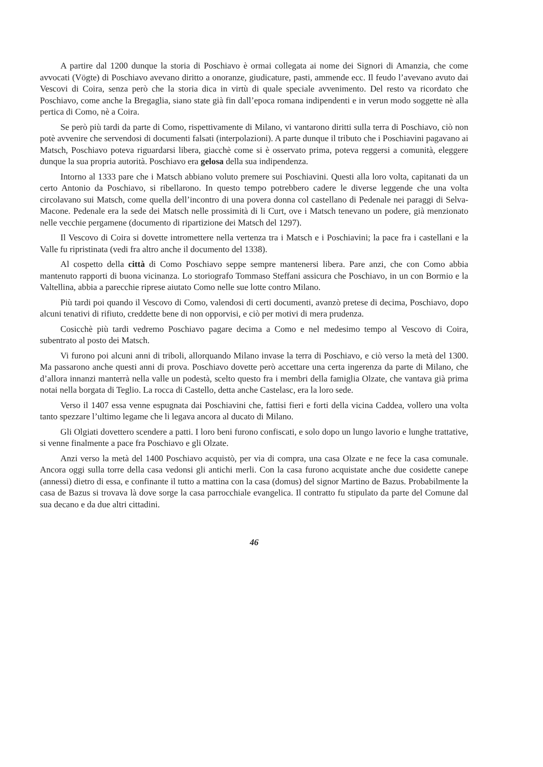A partire dal 1200 dunque la storia di Poschiavo è ormai collegata ai nome dei Signori di Amanzia, che come avvocati (Vögte) di Poschiavo avevano diritto a onoranze, giudicature, pasti, ammende ecc. Il feudo l’avevano avuto dai Vescovi di Coira, senza però che la storia dica in virtù di quale speciale avvenimento. Del resto va ricordato che Poschiavo, come anche la Bregaglia, siano state già fin dall’epoca romana indipendenti e in verun modo soggette nè alla pertica di Como, nè a Coira.
Se però più tardi da parte di Como, rispettivamente di Milano, vi vantarono diritti sulla terra di Poschiavo, ciò non potè avvenire che servendosi di documenti falsati (interpolazioni). A parte dunque il tributo che i Poschiavini pagavano ai Matsch, Poschiavo poteva riguardarsi libera, giacchè come si è osservato prima, poteva reggersi a comunità, eleggere dunque la sua propria autorità. Poschiavo era gelosa della sua indipendenza.
Intorno al 1333 pare che i Matsch abbiano voluto premere sui Poschiavini. Questi alla loro volta, capitanati da un certo Antonio da Poschiavo, si ribellarono. In questo tempo potrebbero cadere le diverse leggende che una volta circolavano sui Matsch, come quella dell’incontro di una povera donna col castellano di Pedenale nei paraggi di Selva-Macone. Pedenale era la sede dei Matsch nelle prossimità di li Curt, ove i Matsch tenevano un podere, già menzionato nelle vecchie pergamene (documento di ripartizione dei Matsch del 1297).
Il Vescovo di Coira si dovette intromettere nella vertenza tra i Matsch e i Poschiavini; la pace fra i castellani e la Valle fu ripristinata (vedi fra altro anche il documento del 1338).
Al cospetto della città di Como Poschiavo seppe sempre mantenersi libera. Pare anzi, che con Como abbia mantenuto rapporti di buona vicinanza. Lo storiografo Tommaso Steffani assicura che Poschiavo, in un con Bormio e la Valtellina, abbia a parecchie riprese aiutato Como nelle sue lotte contro Milano.
Più tardi poi quando il Vescovo di Como, valendosi di certi documenti, avanzò pretese di decima, Poschiavo, dopo alcuni tenativi di rifiuto, creddette bene di non opporvisi, e ciò per motivi di mera prudenza.
Cosicchè più tardi vedremo Poschiavo pagare decima a Como e nel medesimo tempo al Vescovo di Coira, subentrato al posto dei Matsch.
Vi furono poi alcuni anni di triboli, allorquando Milano invase la terra di Poschiavo, e ciò verso la metà del 1300. Ma passarono anche questi anni di prova. Poschiavo dovette però accettare una certa ingerenza da parte di Milano, che d’allora innanzi manterrà nella valle un podestà, scelto questo fra i membri della famiglia Olzate, che vantava già prima notai nella borgata di Teglio. La rocca di Castello, detta anche Castelasc, era la loro sede.
Verso il 1407 essa venne espugnata dai Poschiavini che, fattisi fieri e forti della vicina Caddea, vollero una volta tanto spezzare l’ultimo legame che li legava ancora al ducato di Milano.
Gli Olgiati dovettero scendere a patti. I loro beni furono confiscati, e solo dopo un lungo lavorio e lunghe trattative, si venne finalmente a pace fra Poschiavo e gli Olzate.
Anzi verso la metà del 1400 Poschiavo acquistò, per via di compra, una casa Olzate e ne fece la casa comunale. Ancora oggi sulla torre della casa vedonsi gli antichi merli. Con la casa furono acquistate anche due cosidette canepe (annessi) dietro di essa, e confinante il tutto a mattina con la casa (domus) del signor Martino de Bazus. Probabilmente la casa de Bazus si trovava là dove sorge la casa parrocchiale evangelica. Il contratto fu stipulato da parte del Comune dal sua decano e da due altri cittadini.
46